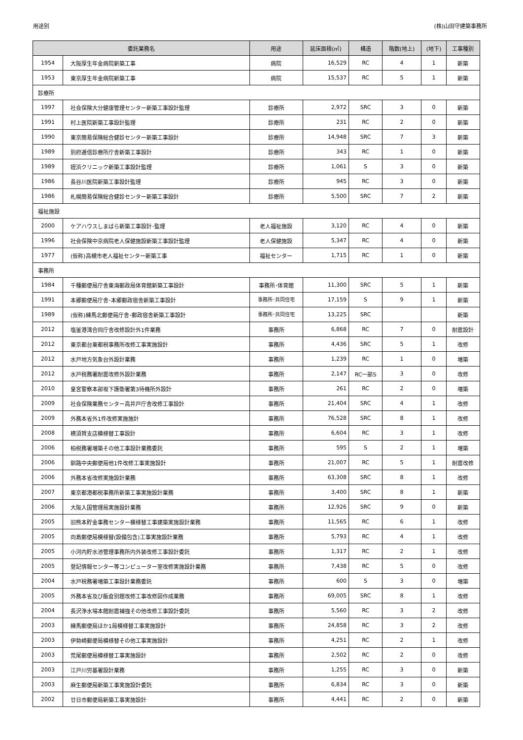用途別 (株)山田守建築事務所
| 委託業務名 | | 用途 | 延床面積(㎡) | 構造 | 階数(地上) | (地下) | 工事種別 |
| --- | --- | --- | --- | --- | --- | --- | --- |
| 1954 | 大阪厚生年金病院新築工事 | 病院 | 16,529 | RC | 4 | 1 | 新築 |
| 1953 | 東京厚生年金病院新築工事 | 病院 | 15,537 | RC | 5 | 1 | 新築 |
| 診療所 | | | | | | | |
| 1997 | 社会保険大分健康管理センター新築工事設計監理 | 診療所 | 2,972 | SRC | 3 | 0 | 新築 |
| 1991 | 村上医院新築工事設計監理 | 診療所 | 231 | RC | 2 | 0 | 新築 |
| 1990 | 東京簡易保険総合健診センター新築工事設計 | 診療所 | 14,948 | SRC | 7 | 3 | 新築 |
| 1989 | 別府逓信診療所庁舎新築工事設計 | 診療所 | 343 | RC | 1 | 0 | 新築 |
| 1989 | 姪浜クリニック新築工事設計監理 | 診療所 | 1,061 | S | 3 | 0 | 新築 |
| 1986 | 長谷川医院新築工事設計監理 | 診療所 | 945 | RC | 3 | 0 | 新築 |
| 1986 | 札幌簡易保険総合健診センター新築工事設計 | 診療所 | 5,500 | SRC | 7 | 2 | 新築 |
| 福祉施設 | | | | | | | |
| 2000 | ケアハウスしまばら新築工事設計･監理 | 老人福祉施設 | 3,120 | RC | 4 | 0 | 新築 |
| 1996 | 社会保険中京病院老人保健施設新築工事設計監理 | 老人保健施設 | 5,347 | RC | 4 | 0 | 新築 |
| 1977 | (仮称)高槻市老人福祉センター新築工事 | 福祉センター | 1,715 | RC | 1 | 0 | 新築 |
| 事務所 | | | | | | | |
| 1984 | 千種郵便局庁舎東海郵政局体育館新築工事設計 | 事務所･体育館 | 11,300 | SRC | 5 | 1 | 新築 |
| 1991 | 本郷郵便局庁舎･本郷郵政宿舎新築工事設計 | 事務所･共同住宅 | 17,159 | S | 9 | 1 | 新築 |
| 1989 | (仮称)練馬北郵便局庁舎･郵政宿舎新築工事設計 | 事務所･共同住宅 | 13,225 | SRC | | | 新築 |
| 2012 | 塩釜港湾合同庁舎改修設計外1件業務 | 事務所 | 6,868 | RC | 7 | 0 | 耐震設計 |
| 2012 | 東京都台東都税事務所改修工事実施設計 | 事務所 | 4,436 | SRC | 5 | 1 | 改修 |
| 2012 | 水戸地方気象台外設計業務 | 事務所 | 1,239 | RC | 1 | 0 | 増築 |
| 2012 | 水戸税務署耐震改修外設計業務 | 事務所 | 2,147 | RC一部S | 3 | 0 | 改修 |
| 2010 | 皇宮警察本部坂下護衛署第3待機所外設計 | 事務所 | 261 | RC | 2 | 0 | 増築 |
| 2009 | 社会保険業務センター高井戸庁舎改修工事設計 | 事務所 | 21,404 | SRC | 4 | 1 | 改修 |
| 2009 | 外務本省外1件改修実施施計 | 事務所 | 76,528 | SRC | 8 | 1 | 改修 |
| 2008 | 横須賀支店模様替工事設計 | 事務所 | 6,604 | RC | 3 | 1 | 改修 |
| 2006 | 柏税務署増築その他工事設計業務委託 | 事務所 | 595 | S | 2 | 1 | 増築 |
| 2006 | 釧路中央郵便局他1件改修工事実施設計 | 事務所 | 21,007 | RC | 5 | 1 | 耐震改修 |
| 2006 | 外務本省改修実施設計業務 | 事務所 | 63,308 | SRC | 8 | 1 | 改修 |
| 2007 | 東京都港都税事務所新築工事実施設計業務 | 事務所 | 3,400 | SRC | 8 | 1 | 新築 |
| 2006 | 大阪入国管理局実施設計業務 | 事務所 | 12,926 | SRC | 9 | 0 | 新築 |
| 2005 | 旧熊本貯金事務センター模様替工事建築実施設計業務 | 事務所 | 11,565 | RC | 6 | 1 | 改修 |
| 2005 | 向島郵便局模様替(設備包含)工事実施設計業務 | 事務所 | 5,793 | RC | 4 | 1 | 改修 |
| 2005 | 小河内貯水池管理事務所内外装改修工事設計委託 | 事務所 | 1,317 | RC | 2 | 1 | 改修 |
| 2005 | 登記情報センター等コンピューター室改修実施設計業務 | 事務所 | 7,438 | RC | 5 | 0 | 改修 |
| 2004 | 水戸税務署増築工事設計業務委託 | 事務所 | 600 | S | 3 | 0 | 増築 |
| 2005 | 外務本省及び飯倉別館改修工事改修図作成業務 | 事務所 | 69,005 | SRC | 8 | 1 | 改修 |
| 2004 | 長沢浄水場本館耐震補強その他改修工事設計委託 | 事務所 | 5,560 | RC | 3 | 2 | 改修 |
| 2003 | 練馬郵便局ほか1局模様替工事実施設計 | 事務所 | 24,858 | RC | 3 | 2 | 改修 |
| 2003 | 伊勢崎郵便局模様替その他工事実施設計 | 事務所 | 4,251 | RC | 2 | 1 | 改修 |
| 2003 | 荒尾郵便局模様替工事実施設計 | 事務所 | 2,502 | RC | 2 | 0 | 改修 |
| 2003 | 江戸川労基署設計業務 | 事務所 | 1,255 | RC | 3 | 0 | 新築 |
| 2003 | 麻生郵便局新築工事実施設計委託 | 事務所 | 6,834 | RC | 3 | 0 | 新築 |
| 2002 | 廿日市郵便局新築工事実施設計 | 事務所 | 4,441 | RC | 2 | 0 | 新築 |